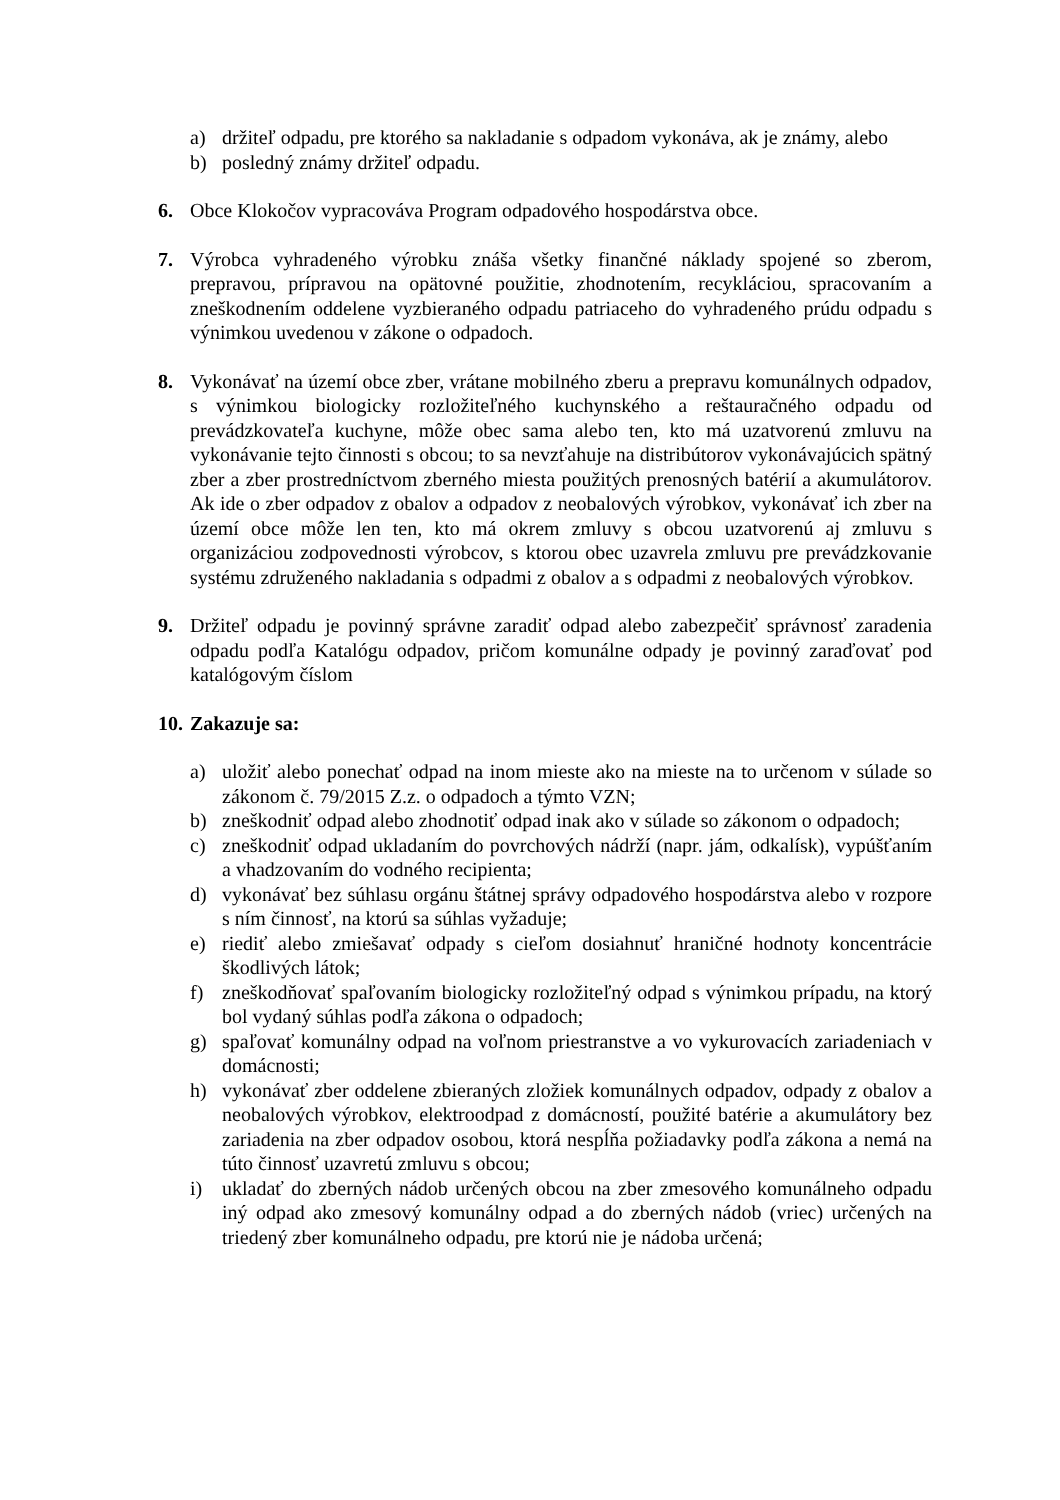a) držiteľ odpadu, pre ktorého sa nakladanie s odpadom vykonáva, ak je známy, alebo
b) posledný známy držiteľ odpadu.
6. Obce Klokočov vypracováva Program odpadového hospodárstva obce.
7. Výrobca vyhradeného výrobku znáša všetky finančné náklady spojené so zberom, prepravou, prípravou na opätovné použitie, zhodnotením, recykláciou, spracovaním a zneškodnením oddelene vyzbieraného odpadu patriaceho do vyhradeného prúdu odpadu s výnimkou uvedenou v zákone o odpadoch.
8. Vykonávať na území obce zber, vrátane mobilného zberu a prepravu komunálnych odpadov, s výnimkou biologicky rozložiteľného kuchynského a reštauračného odpadu od prevádzkovateľa kuchyne, môže obec sama alebo ten, kto má uzatvorenú zmluvu na vykonávanie tejto činnosti s obcou; to sa nevzťahuje na distribútorov vykonávajúcich spätný zber a zber prostredníctvom zberného miesta použitých prenosných batérií a akumulátorov. Ak ide o zber odpadov z obalov a odpadov z neobalových výrobkov, vykonávať ich zber na území obce môže len ten, kto má okrem zmluvy s obcou uzatvorenú aj zmluvu s organizáciou zodpovednosti výrobcov, s ktorou obec uzavrela zmluvu pre prevádzkovanie systému združeného nakladania s odpadmi z obalov a s odpadmi z neobalových výrobkov.
9. Držiteľ odpadu je povinný správne zaradiť odpad alebo zabezpečiť správnosť zaradenia odpadu podľa Katalógu odpadov, pričom komunálne odpady je povinný zaraďovať pod katalógovým číslom
10. Zakazuje sa:
a) uložiť alebo ponechať odpad na inom mieste ako na mieste na to určenom v súlade so zákonom č. 79/2015 Z.z. o odpadoch a týmto VZN;
b) zneškodniť odpad alebo zhodnotiť odpad inak ako v súlade so zákonom o odpadoch;
c) zneškodniť odpad ukladaním do povrchových nádrží (napr. jám, odkalísk), vypúšťaním a vhadzovaním do vodného recipienta;
d) vykonávať bez súhlasu orgánu štátnej správy odpadového hospodárstva alebo v rozpore s ním činnosť, na ktorú sa súhlas vyžaduje;
e) riediť alebo zmiešavať odpady s cieľom dosiahnuť hraničné hodnoty koncentrácie škodlivých látok;
f) zneškodňovať spaľovaním biologicky rozložiteľný odpad s výnimkou prípadu, na ktorý bol vydaný súhlas podľa zákona o odpadoch;
g) spaľovať komunálny odpad na voľnom priestranstve a vo vykurovacích zariadeniach v domácnosti;
h) vykonávať zber oddelene zbieraných zložiek komunálnych odpadov, odpady z obalov a neobalových výrobkov, elektroodpad z domácností, použité batérie a akumulátory bez zariadenia na zber odpadov osobou, ktorá nespĺňa požiadavky podľa zákona a nemá na túto činnosť uzavretú zmluvu s obcou;
i) ukladať do zberných nádob určených obcou na zber zmesového komunálneho odpadu iný odpad ako zmesový komunálny odpad a do zberných nádob (vriec) určených na triedený zber komunálneho odpadu, pre ktorú nie je nádoba určená;